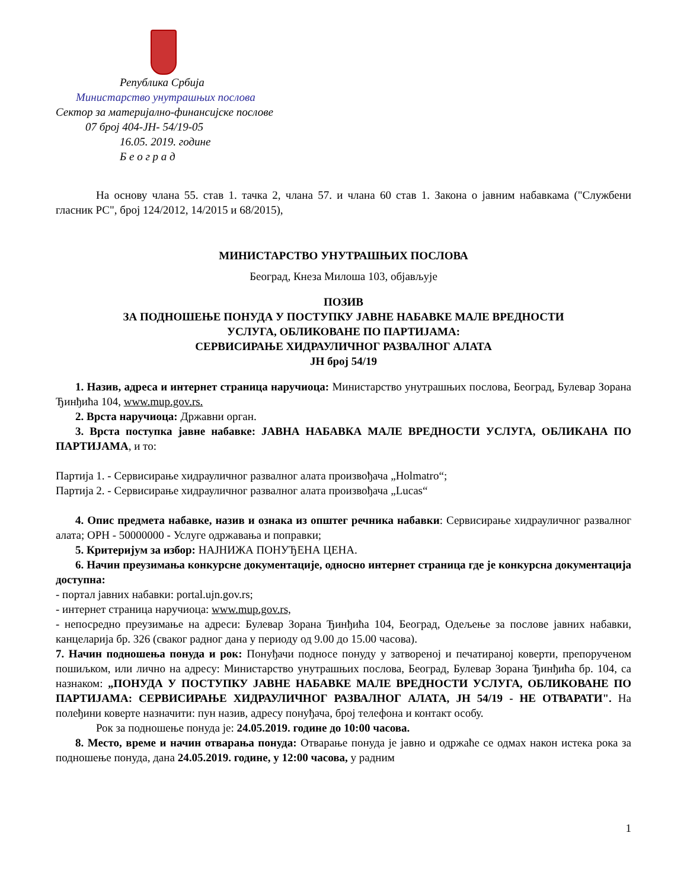Република Србија
Министарство унутрашњих послова
Сектор за материјално-финансијске послове
07 број 404-ЈН- 54/19-05
16.05. 2019. године
Б е о г р а д
На основу члана 55. став 1. тачка 2, члана 57. и члана 60 став 1. Закона о јавним набавкама ("Службени гласник РС", број 124/2012, 14/2015 и 68/2015),
МИНИСТАРСТВО УНУТРАШЊИХ ПОСЛОВА
Београд, Кнеза Милоша 103, објављује
ПОЗИВ
ЗА ПОДНОШЕЊЕ ПОНУДА У ПОСТУПКУ ЈАВНЕ НАБАВКЕ МАЛЕ ВРЕДНОСТИ
УСЛУГА, ОБЛИКОВАНЕ ПО ПАРТИЈАМА:
СЕРВИСИРАЊЕ ХИДРАУЛИЧНОГ РАЗВАЛНОГ АЛАТА
ЈН број 54/19
1. Назив, адреса и интернет страница наручиоца: Министарство унутрашњих послова, Београд, Булевар Зорана Ђинђића 104, www.mup.gov.rs.
2. Врста наручиоца: Државни орган.
3. Врста поступка јавне набавке: ЈАВНА НАБАВКА МАЛЕ ВРЕДНОСТИ УСЛУГА, ОБЛИКАНА ПО ПАРТИЈАМА, и то:
Партија 1. - Сервисирање хидрауличног развалног алата произвођача „Holmatro“;
Партија 2. - Сервисирање хидрауличног развалног алата произвођача „Lucas“
4. Опис предмета набавке, назив и ознака из општег речника набавки: Сервисирање хидрауличног развалног алата; ОРН - 50000000 - Услуге одржавања и поправки;
5. Критеријум за избор: НАЈНИЖА ПОНУЂЕНА ЦЕНА.
6. Начин преузимања конкурсне документације, односно интернет страница где је конкурсна документација доступна:
- портал јавних набавки: portal.ujn.gov.rs;
- интернет страница наручиоца: www.mup.gov.rs,
- непосредно преузимање на адреси: Булевар Зорана Ђинђића 104, Београд, Одељење за послове јавних набавки, канцеларија бр. 326 (сваког радног дана у периоду од 9.00 до 15.00 часова).
7. Начин подношења понуда и рок: Понуђачи подносе понуду у затвореној и печатираној коверти, препорученом пошиљком, или лично на адресу: Министарство унутрашњих послова, Београд, Булевар Зорана Ђинђића бр. 104, са назнаком: „ПОНУДА У ПОСТУПКУ ЈАВНЕ НАБАВКЕ МАЛЕ ВРЕДНОСТИ УСЛУГА, ОБЛИКОВАНЕ ПО ПАРТИЈАМА: СЕРВИСИРАЊЕ ХИДРАУЛИЧНОГ РАЗВАЛНОГ АЛАТА, ЈН 54/19 - НЕ ОТВАРАТИ". На полеђини коверте назначити: пун назив, адресу понуђача, број телефона и контакт особу.
Рок за подношење понуда је: 24.05.2019. године до 10:00 часова.
8. Место, време и начин отварања понуда: Отварање понуда је јавно и одржаће се одмах након истека рока за подношење понуда, дана 24.05.2019. године, у 12:00 часова, у радним
1